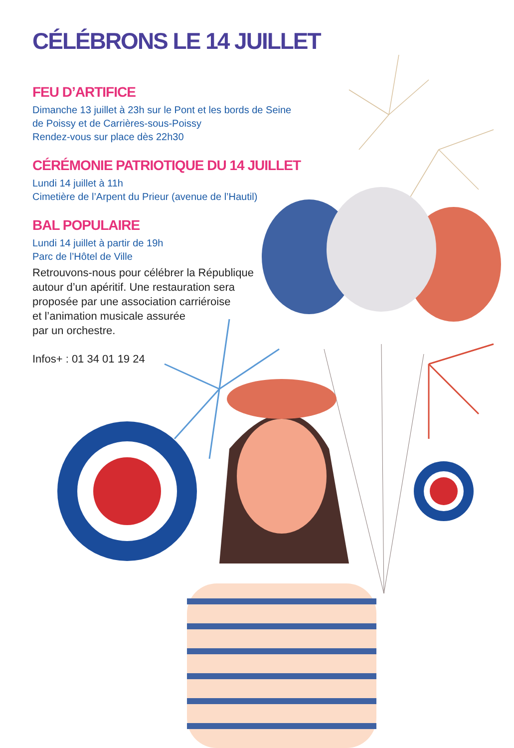CÉLÉBRONS LE 14 JUILLET
FEU D’ARTIFICE
Dimanche 13 juillet à 23h sur le Pont et les bords de Seine
de Poissy et de Carrières-sous-Poissy
Rendez-vous sur place dès 22h30
CÉRÉMONIE PATRIOTIQUE DU 14 JUILLET
Lundi 14 juillet à 11h
Cimetière de l’Arpent du Prieur (avenue de l’Hautil)
BAL POPULAIRE
Lundi 14 juillet à partir de 19h
Parc de l’Hôtel de Ville
Retrouvons-nous pour célébrer la République
autour d’un apéritif. Une restauration sera
proposée par une association carriéroise
et l’animation musicale assurée
par un orchestre.
Infos+ : 01 34 01 19 24